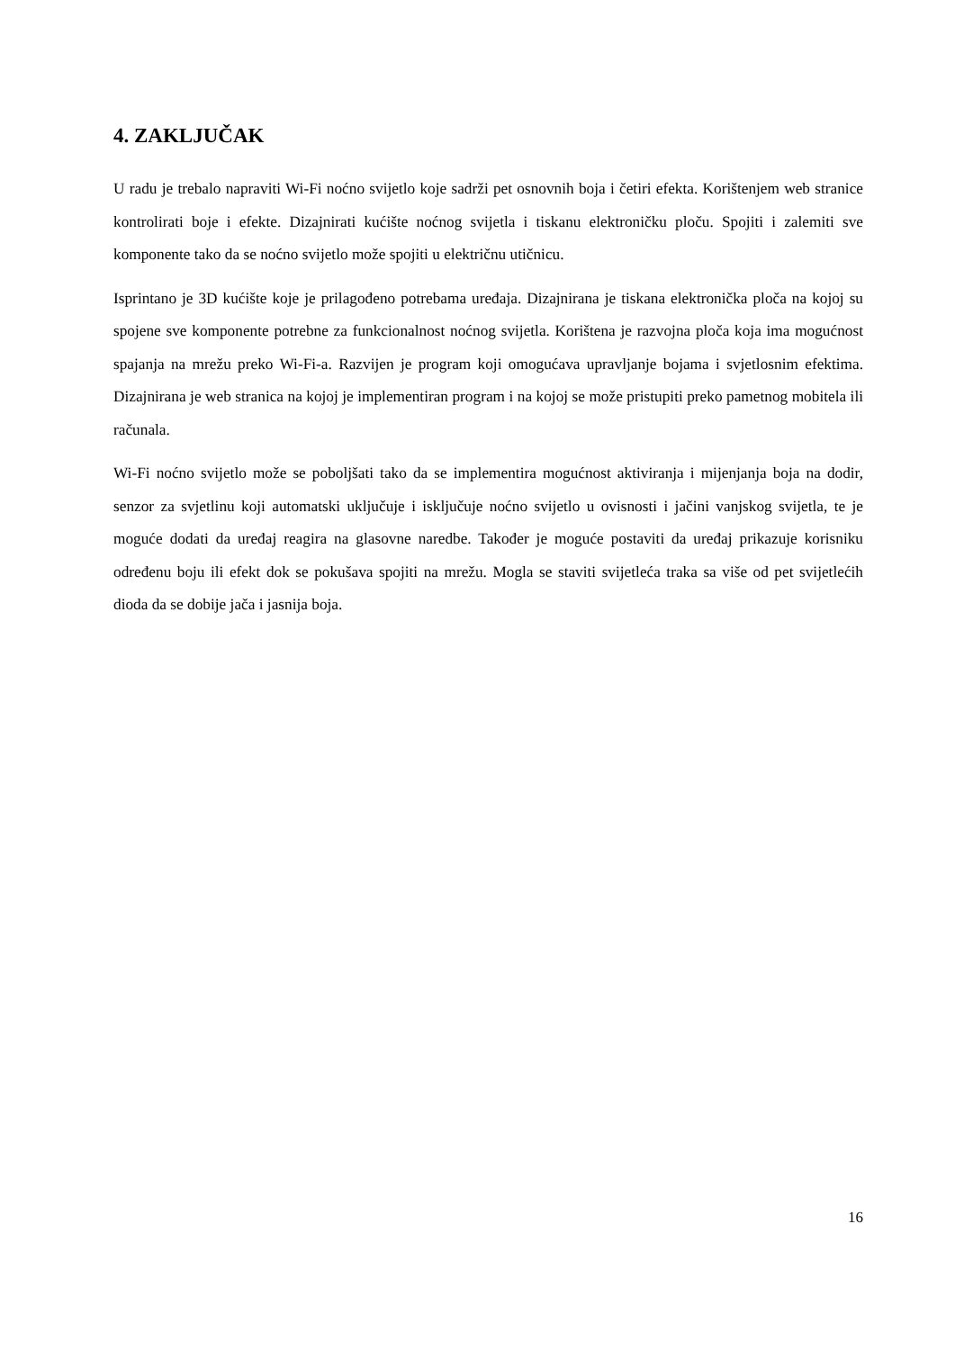4. ZAKLJUČAK
U radu je trebalo napraviti Wi-Fi noćno svijetlo koje sadrži pet osnovnih boja i četiri efekta. Korištenjem web stranice kontrolirati boje i efekte. Dizajnirati kućište noćnog svijetla i tiskanu elektroničku ploču. Spojiti i zalemiti sve komponente tako da se noćno svijetlo može spojiti u električnu utičnicu.
Isprintano je 3D kućište koje je prilagođeno potrebama uređaja. Dizajnirana je tiskana elektronička ploča na kojoj su spojene sve komponente potrebne za funkcionalnost noćnog svijetla. Korištena je razvojna ploča koja ima mogućnost spajanja na mrežu preko Wi-Fi-a. Razvijen je program koji omogućava upravljanje bojama i svjetlosnim efektima. Dizajnirana je web stranica na kojoj je implementiran program i na kojoj se može pristupiti preko pametnog mobitela ili računala.
Wi-Fi noćno svijetlo može se poboljšati tako da se implementira mogućnost aktiviranja i mijenjanja boja na dodir, senzor za svjetlinu koji automatski uključuje i isključuje noćno svijetlo u ovisnosti i jačini vanjskog svijetla, te je moguće dodati da uređaj reagira na glasovne naredbe. Također je moguće postaviti da uređaj prikazuje korisniku određenu boju ili efekt dok se pokušava spojiti na mrežu. Mogla se staviti svijetleća traka sa više od pet svijetlećih dioda da se dobije jača i jasnija boja.
16